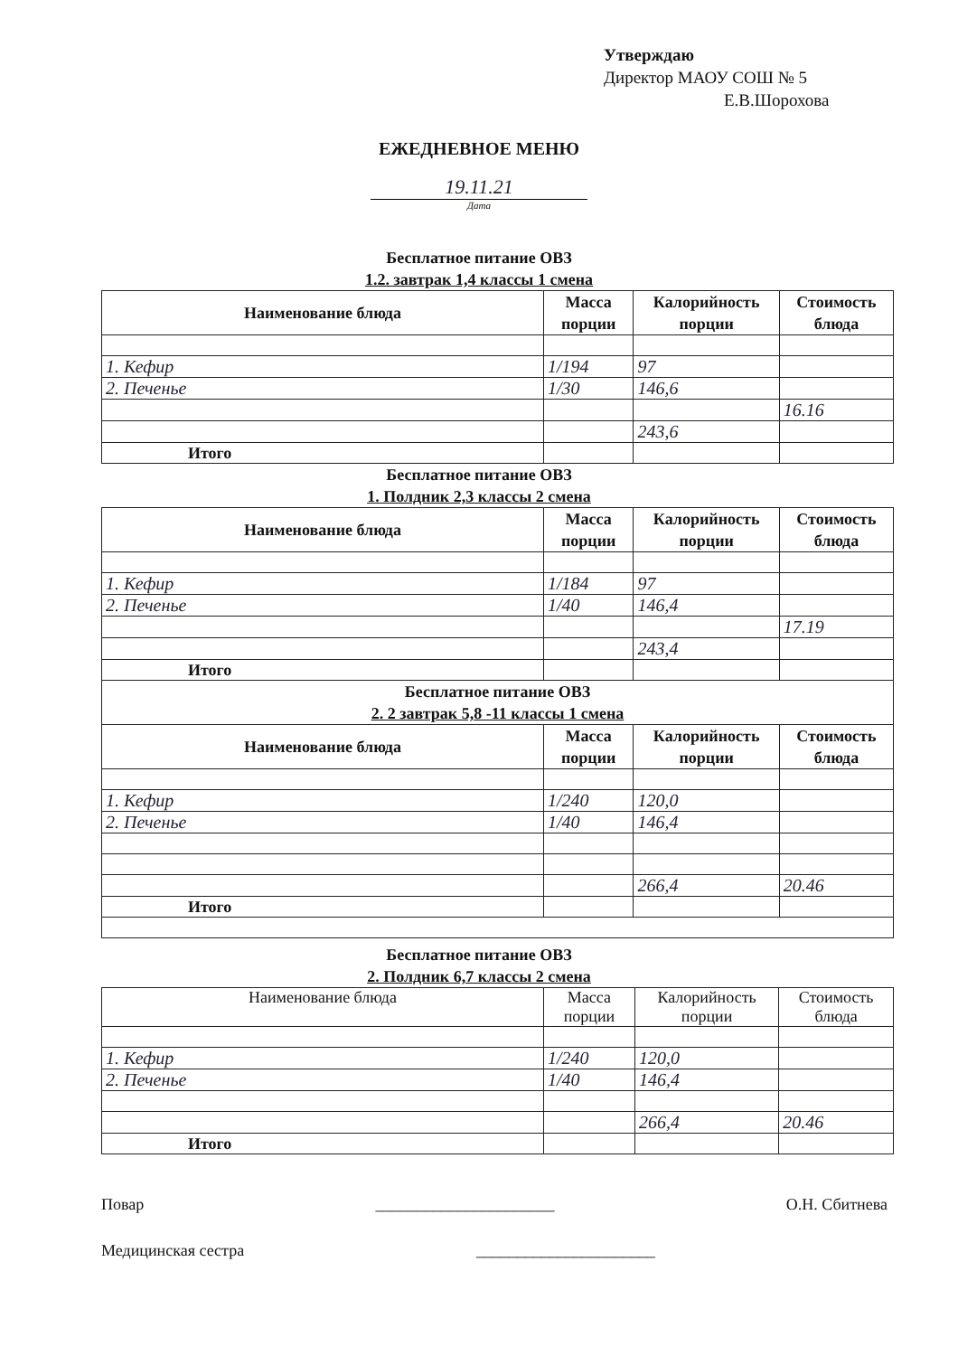Утверждаю
Директор МАОУ СОШ № 5
Е.В.Шорохова
ЕЖЕДНЕВНОЕ МЕНЮ
19.11.21
Дата
Бесплатное питание ОВЗ
1.2. завтрак 1,4 классы 1 смена
| Наименование блюда | Масса порции | Калорийность порции | Стоимость блюда |
| --- | --- | --- | --- |
| 1. Кефир | 1/194 | 97 | |
| 2. Печенье | 1/30 | 146,6 | |
| | | | 16.16 |
| | | 243,6 | |
| Итого | | | |
Бесплатное питание ОВЗ
1. Полдник 2,3 классы 2 смена
| Наименование блюда | Масса порции | Калорийность порции | Стоимость блюда |
| --- | --- | --- | --- |
| 1. Кефир | 1/184 | 97 | |
| 2. Печенье | 1/40 | 146,4 | |
| | | | 17.19 |
| | | 243,4 | |
| Итого | | | |
| Бесплатное питание ОВЗ 2. 2 завтрак 5,8 -11 классы 1 смена | | | |
| Наименование блюда | Масса порции | Калорийность порции | Стоимость блюда |
| 1. Кефир | 1/240 | 120,0 | |
| 2. Печенье | 1/40 | 146,4 | |
| | | 266,4 | 20.46 |
| Итого | | | |
Бесплатное питание ОВЗ
2. Полдник 6,7 классы 2 смена
| Наименование блюда | Масса порции | Калорийность порции | Стоимость блюда |
| 1. Кефир | 1/240 | 120,0 | |
| 2. Печенье | 1/40 | 146,4 | |
| | | 266,4 | 20.46 |
| Итого | | | |
Повар ______________________ О.Н. Сбитнева
Медицинская сестра ______________________